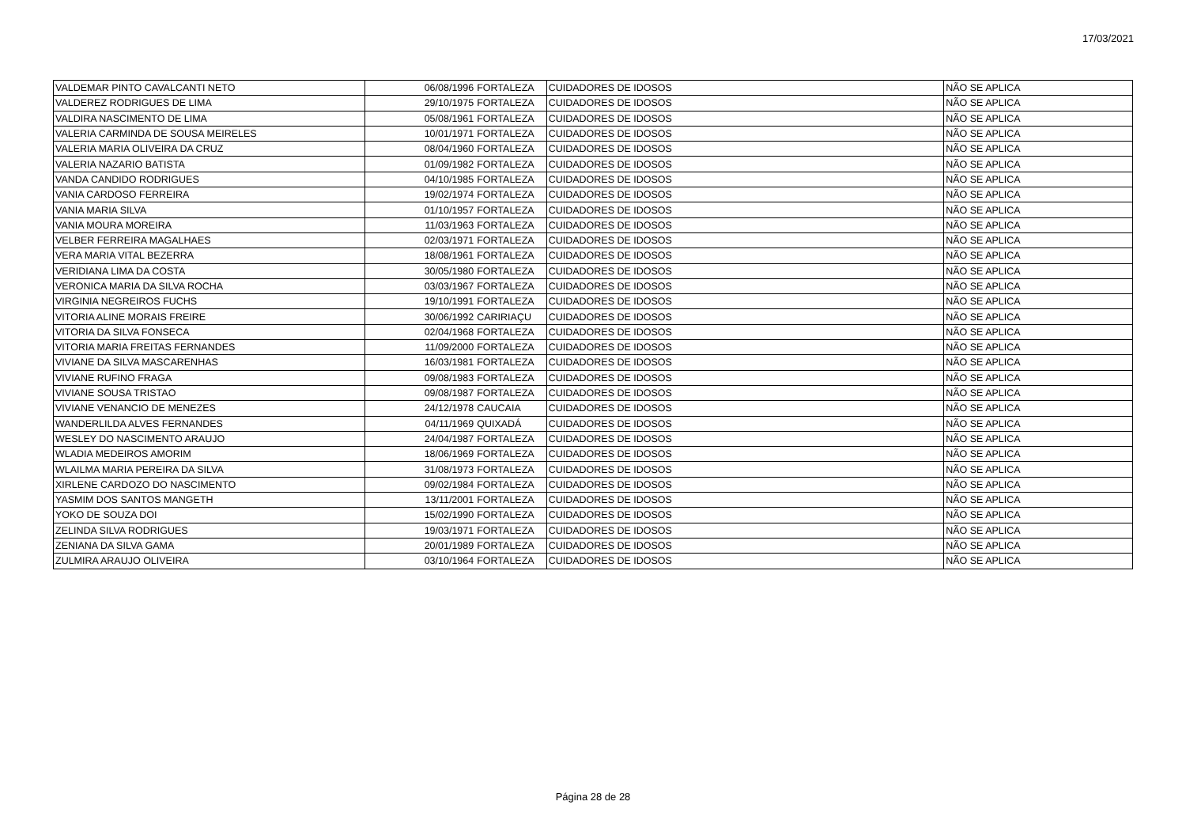17/03/2021
| VALDEMAR PINTO CAVALCANTI NETO | 06/08/1996 | FORTALEZA | CUIDADORES DE IDOSOS | NÃO SE APLICA |
| VALDEREZ RODRIGUES DE LIMA | 29/10/1975 | FORTALEZA | CUIDADORES DE IDOSOS | NÃO SE APLICA |
| VALDIRA NASCIMENTO DE LIMA | 05/08/1961 | FORTALEZA | CUIDADORES DE IDOSOS | NÃO SE APLICA |
| VALERIA CARMINDA DE SOUSA MEIRELES | 10/01/1971 | FORTALEZA | CUIDADORES DE IDOSOS | NÃO SE APLICA |
| VALERIA MARIA OLIVEIRA DA CRUZ | 08/04/1960 | FORTALEZA | CUIDADORES DE IDOSOS | NÃO SE APLICA |
| VALERIA NAZARIO BATISTA | 01/09/1982 | FORTALEZA | CUIDADORES DE IDOSOS | NÃO SE APLICA |
| VANDA CANDIDO RODRIGUES | 04/10/1985 | FORTALEZA | CUIDADORES DE IDOSOS | NÃO SE APLICA |
| VANIA CARDOSO FERREIRA | 19/02/1974 | FORTALEZA | CUIDADORES DE IDOSOS | NÃO SE APLICA |
| VANIA MARIA SILVA | 01/10/1957 | FORTALEZA | CUIDADORES DE IDOSOS | NÃO SE APLICA |
| VANIA MOURA MOREIRA | 11/03/1963 | FORTALEZA | CUIDADORES DE IDOSOS | NÃO SE APLICA |
| VELBER FERREIRA MAGALHAES | 02/03/1971 | FORTALEZA | CUIDADORES DE IDOSOS | NÃO SE APLICA |
| VERA MARIA VITAL BEZERRA | 18/08/1961 | FORTALEZA | CUIDADORES DE IDOSOS | NÃO SE APLICA |
| VERIDIANA LIMA DA COSTA | 30/05/1980 | FORTALEZA | CUIDADORES DE IDOSOS | NÃO SE APLICA |
| VERONICA MARIA DA SILVA ROCHA | 03/03/1967 | FORTALEZA | CUIDADORES DE IDOSOS | NÃO SE APLICA |
| VIRGINIA NEGREIROS FUCHS | 19/10/1991 | FORTALEZA | CUIDADORES DE IDOSOS | NÃO SE APLICA |
| VITORIA ALINE MORAIS FREIRE | 30/06/1992 | CARIRIAÇU | CUIDADORES DE IDOSOS | NÃO SE APLICA |
| VITORIA DA SILVA FONSECA | 02/04/1968 | FORTALEZA | CUIDADORES DE IDOSOS | NÃO SE APLICA |
| VITORIA MARIA FREITAS FERNANDES | 11/09/2000 | FORTALEZA | CUIDADORES DE IDOSOS | NÃO SE APLICA |
| VIVIANE DA SILVA MASCARENHAS | 16/03/1981 | FORTALEZA | CUIDADORES DE IDOSOS | NÃO SE APLICA |
| VIVIANE RUFINO FRAGA | 09/08/1983 | FORTALEZA | CUIDADORES DE IDOSOS | NÃO SE APLICA |
| VIVIANE SOUSA TRISTAO | 09/08/1987 | FORTALEZA | CUIDADORES DE IDOSOS | NÃO SE APLICA |
| VIVIANE VENANCIO DE MENEZES | 24/12/1978 | CAUCAIA | CUIDADORES DE IDOSOS | NÃO SE APLICA |
| WANDERLILDA ALVES FERNANDES | 04/11/1969 | QUIXADÁ | CUIDADORES DE IDOSOS | NÃO SE APLICA |
| WESLEY DO NASCIMENTO ARAUJO | 24/04/1987 | FORTALEZA | CUIDADORES DE IDOSOS | NÃO SE APLICA |
| WLADIA MEDEIROS AMORIM | 18/06/1969 | FORTALEZA | CUIDADORES DE IDOSOS | NÃO SE APLICA |
| WLAILMA MARIA PEREIRA DA SILVA | 31/08/1973 | FORTALEZA | CUIDADORES DE IDOSOS | NÃO SE APLICA |
| XIRLENE CARDOZO DO NASCIMENTO | 09/02/1984 | FORTALEZA | CUIDADORES DE IDOSOS | NÃO SE APLICA |
| YASMIM DOS SANTOS MANGETH | 13/11/2001 | FORTALEZA | CUIDADORES DE IDOSOS | NÃO SE APLICA |
| YOKO DE SOUZA DOI | 15/02/1990 | FORTALEZA | CUIDADORES DE IDOSOS | NÃO SE APLICA |
| ZELINDA SILVA RODRIGUES | 19/03/1971 | FORTALEZA | CUIDADORES DE IDOSOS | NÃO SE APLICA |
| ZENIANA DA SILVA GAMA | 20/01/1989 | FORTALEZA | CUIDADORES DE IDOSOS | NÃO SE APLICA |
| ZULMIRA ARAUJO OLIVEIRA | 03/10/1964 | FORTALEZA | CUIDADORES DE IDOSOS | NÃO SE APLICA |
Página 28 de 28